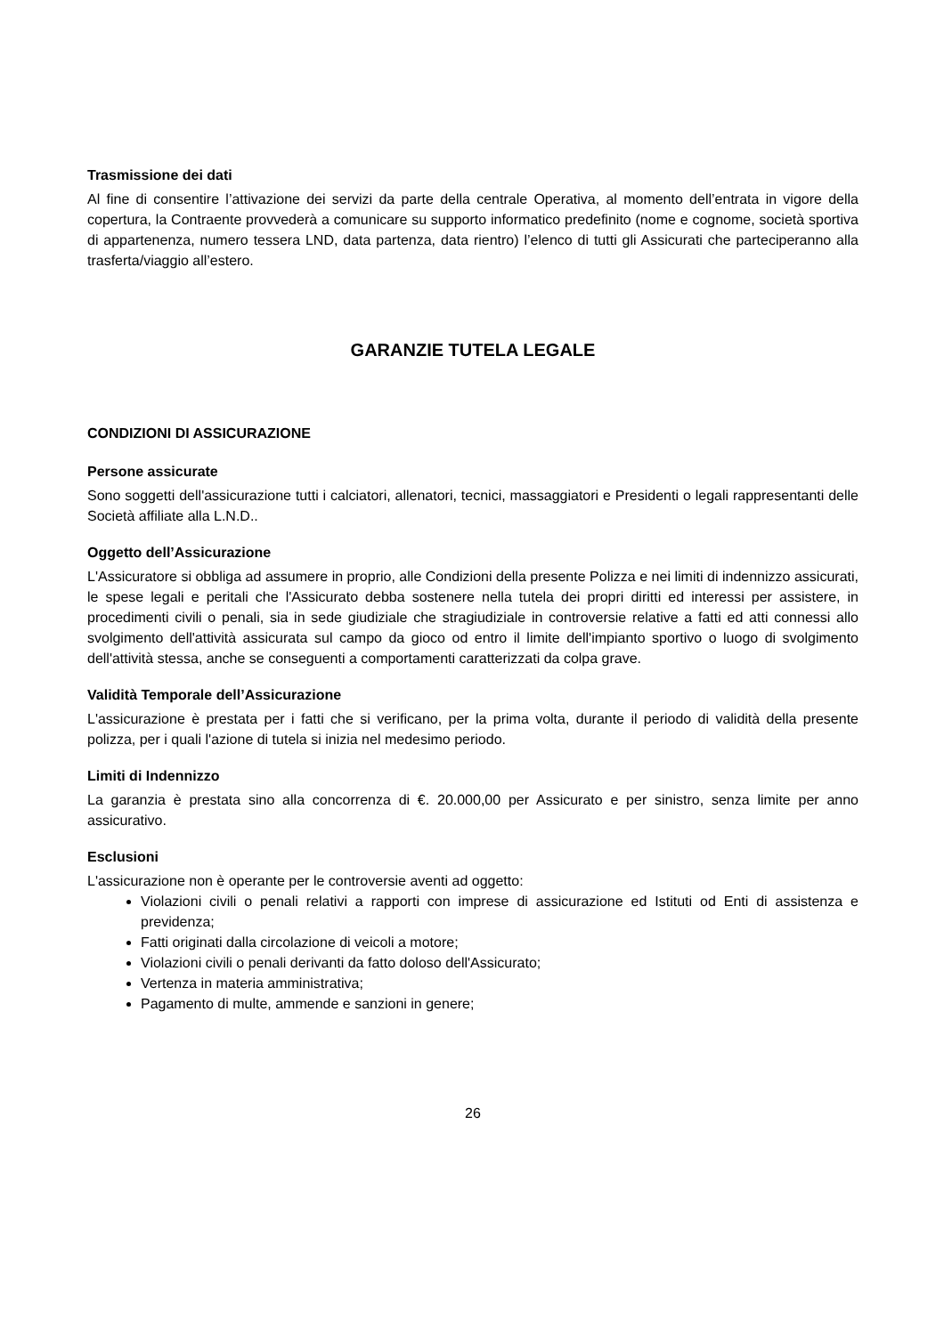Trasmissione dei dati
Al fine di consentire l’attivazione dei servizi da parte della centrale Operativa, al momento dell’entrata in vigore della copertura, la Contraente provvederà a comunicare su supporto informatico predefinito (nome e cognome, società sportiva di appartenenza, numero tessera LND, data partenza, data rientro) l’elenco di tutti gli Assicurati che parteciperanno alla trasferta/viaggio all’estero.
GARANZIE TUTELA LEGALE
CONDIZIONI DI ASSICURAZIONE
Persone assicurate
Sono soggetti dell'assicurazione tutti i calciatori, allenatori, tecnici, massaggiatori e Presidenti o legali rappresentanti delle Società affiliate alla L.N.D..
Oggetto dell’Assicurazione
L'Assicuratore si obbliga ad assumere in proprio, alle Condizioni della presente Polizza e nei limiti di indennizzo assicurati, le spese legali e peritali che l'Assicurato debba sostenere nella tutela dei propri diritti ed interessi per assistere, in procedimenti civili o penali, sia in sede giudiziale che stragiudiziale in controversie relative a fatti ed atti connessi allo svolgimento dell'attività assicurata sul campo da gioco od entro il limite dell'impianto sportivo o luogo di svolgimento dell'attività stessa, anche se conseguenti a comportamenti caratterizzati da colpa grave.
Validità Temporale dell’Assicurazione
L'assicurazione è prestata per i fatti che si verificano, per la prima volta, durante il periodo di validità della presente polizza, per i quali l'azione di tutela si inizia nel medesimo periodo.
Limiti di Indennizzo
La garanzia è prestata sino alla concorrenza di €. 20.000,00 per Assicurato e per sinistro, senza limite per anno assicurativo.
Esclusioni
L'assicurazione non è operante per le controversie aventi ad oggetto:
Violazioni civili o penali relativi a rapporti con imprese di assicurazione ed Istituti od Enti di assistenza e previdenza;
Fatti originati dalla circolazione di veicoli a motore;
Violazioni civili o penali derivanti da fatto doloso dell'Assicurato;
Vertenza in materia amministrativa;
Pagamento di multe, ammende e sanzioni in genere;
26